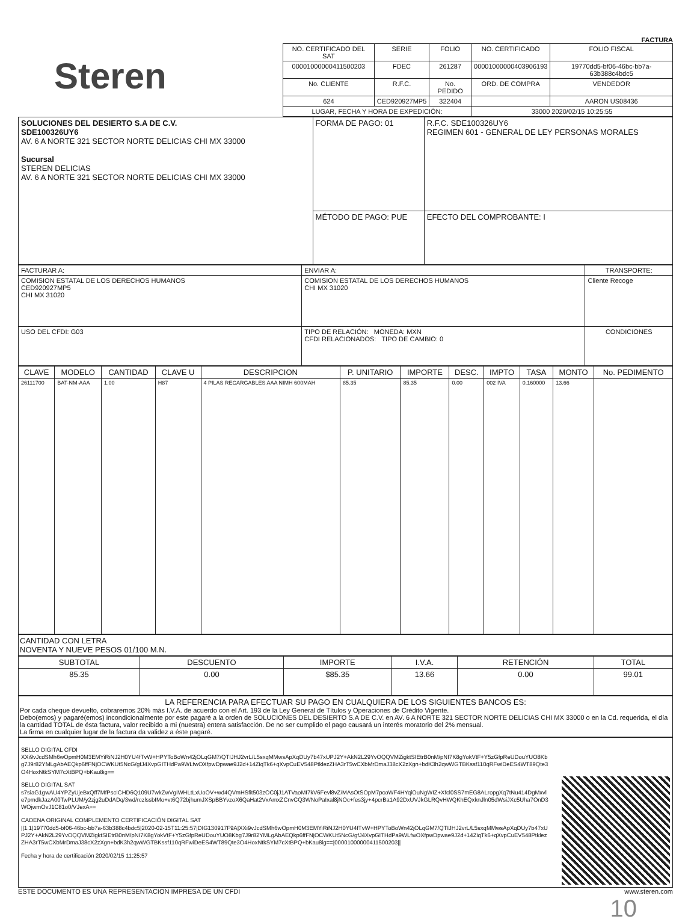FACTURA
Steren
| NO. CERTIFICADO DEL SAT | SERIE | FOLIO | NO. CERTIFICADO | FOLIO FISCAL |
| --- | --- | --- | --- | --- |
| 00001000000411500203 | FDEC | 261287 | 00001000000403906193 | 19770dd5-bf06-46bc-bb7a-63b388c4bdc5 |
| No. CLIENTE | R.F.C. | No. PEDIDO | ORD. DE COMPRA | VENDEDOR |
| 624 | CED920927MP5 | 322404 | | AARON US08436 |
| LUGAR, FECHA Y HORA DE EXPEDICIÓN: | | | 33000 2020/02/15 10:25:55 | |
| SOLUCIONES DEL DESIERTO S.A DE C.V. SDE100326UY6 AV. 6 A NORTE 321 SECTOR NORTE DELICIAS CHI MX 33000 Sucursal STEREN DELICIAS AV. 6 A NORTE 321 SECTOR NORTE DELICIAS CHI MX 33000 | FORMA DE PAGO: 01 | R.F.C. SDE100326UY6 REGIMEN 601 - GENERAL DE LEY PERSONAS MORALES |
| | MÉTODO DE PAGO: PUE | EFECTO DEL COMPROBANTE: I |
| FACTURAR A: | ENVIAR A: | TRANSPORTE: |
| --- | --- | --- |
| COMISION ESTATAL DE LOS DERECHOS HUMANOS CED920927MP5 CHI MX 31020 | COMISION ESTATAL DE LOS DERECHOS HUMANOS CHI MX 31020 | Cliente Recoge |
| USO DEL CFDI: G03 | TIPO DE RELACIÓN: MONEDA: MXN CFDI RELACIONADOS: TIPO DE CAMBIO: 0 | CONDICIONES |
| CLAVE | MODELO | CANTIDAD | CLAVE U | DESCRIPCION | P. UNITARIO | IMPORTE | DESC. | IMPTO | TASA | MONTO | No. PEDIMENTO |
| --- | --- | --- | --- | --- | --- | --- | --- | --- | --- | --- | --- |
| 26111700 | BAT-NM-AAA | 1.00 | H87 | 4 PILAS RECARGABLES AAA NIMH 600MAH | 85.35 | 85.35 | 0.00 | 002 IVA | 0.160000 | 13.66 | |
CANTIDAD CON LETRA
NOVENTA Y NUEVE PESOS 01/100 M.N.
| SUBTOTAL | DESCUENTO | IMPORTE | I.V.A. | RETENCIÓN | TOTAL |
| --- | --- | --- | --- | --- | --- |
| 85.35 | 0.00 | $85.35 | 13.66 | 0.00 | 99.01 |
LA REFERENCIA PARA EFECTUAR SU PAGO EN CUALQUIERA DE LOS SIGUIENTES BANCOS ES:
Por cada cheque devuelto, cobraremos 20% más I.V.A. de acuerdo con el Art. 193 de la Ley General de Títulos y Operaciones de Crédito Vigente.
Debo(emos) y pagaré(emos) incondicionalmente por este pagaré a la orden de SOLUCIONES DEL DESIERTO S.A DE C.V. en AV. 6 A NORTE 321 SECTOR NORTE DELICIAS CHI MX 33000 o en la Cd. requerida, el día la cantidad TOTAL de ésta factura, valor recibido a mi (nuestra) entera satisfacción. De no ser cumplido el pago causará un interés moratorio del 2% mensual.
La firma en cualquier lugar de la factura da validez a éste pagaré.
SELLO DIGITAL CFDI
XXi9vJcdSMh6wOpmH0M3EMYiRiNJ2H0YU4fTvW+HPYToBoWn42jOLqGM7/QTIJHJ2vrL/L5sxqMMwsApXqDUy7b47xUPJ2Y+AkN2L29YvOQQVMZigktSIEtrB0nM/pNI7K8gYokVtF+Y5zGfpReUDouYUO8Kbg7J9r82YMLgAbAEQkp6ffFNjOCWKUt5NcG/gfJ4XvpGITHdPa9WLfwOXfpwDpwae9J2d+14ZiqTk6+qXvpCuEV548PtklezZHA3rT5wCXbMrDmaJ38cX2zXgn+bdK3h2qwWGTBKssf110qRFwiDeES4WT89Qte3O4HoxNtkSYM7cXtBPQ+bKau8ig==
SELLO DIGITAL SAT
s7siaG1gwAU4YPZyUjeBxQff7MfPscICHD6Q109U7wkZwVgIWHLtLxUoOV+wd4QVmHSfit503zOC0jJ1ATVaoMI7kV6Fevl8vZ/MAsOtSOpM7pcoWF4HYqiOuNgWIZ+Xfcl0SS7mEG8ALropgXq7tNu414DgMxvle7pmdkJazA00TwPLUM/y2zjg2uDdADq/3wd/rczlssbIMo+vt6Q72bjhumJXSpBBYvzoX6QaHat2VxAmxZCnvCQ3WNoPaIxal8jNOc+fes3jy+4pcrBa1A92DxUVJkGLRQvHWQKhEQxknJln05dWsiJXc5Uha7OnD3WOjwmOvJ1C81o0/VJexA==
CADENA ORIGINAL COMPLEMENTO CERTIFICACIÓN DIGITAL SAT
||1.1|19770dd5-bf06-46bc-bb7a-63b388c4bdc5|2020-02-15T11:25:57|DIG130917F9A|XXi9vJcdSMh6wOpmH0M3EMYiRiNJ2H0YU4fTvW+HPYToBoWn42jOLqGM7/QTIJHJ2vrL/L5sxqMMwsApXqDUy7b47xUPJ2Y+AkN2L29YvOQQVMZigktSIEtrB0nM/pNI7K8gYokVtF+Y5zGfpReUDouYUO8Kbg7J9r82YMLgAbAEQkp6ffFNjOCWKUt5NcG/gfJ4XvpGITHdPa9WLfwOXfpwDpwae9J2d+14ZiqTk6+qXvpCuEV548PtklezZHA3rT5wCXbMrDmaJ38cX2zXgn+bdK3h2qwWGTBKssf110qRFwiDeES4WT89Qte3O4HoxNtkSYM7cXtBPQ+bKau8ig==|00001000000411500203||
Fecha y hora de certificación 2020/02/15 11:25:57
ESTE DOCUMENTO ES UNA REPRESENTACION IMPRESA DE UN CFDI www.steren.com
10